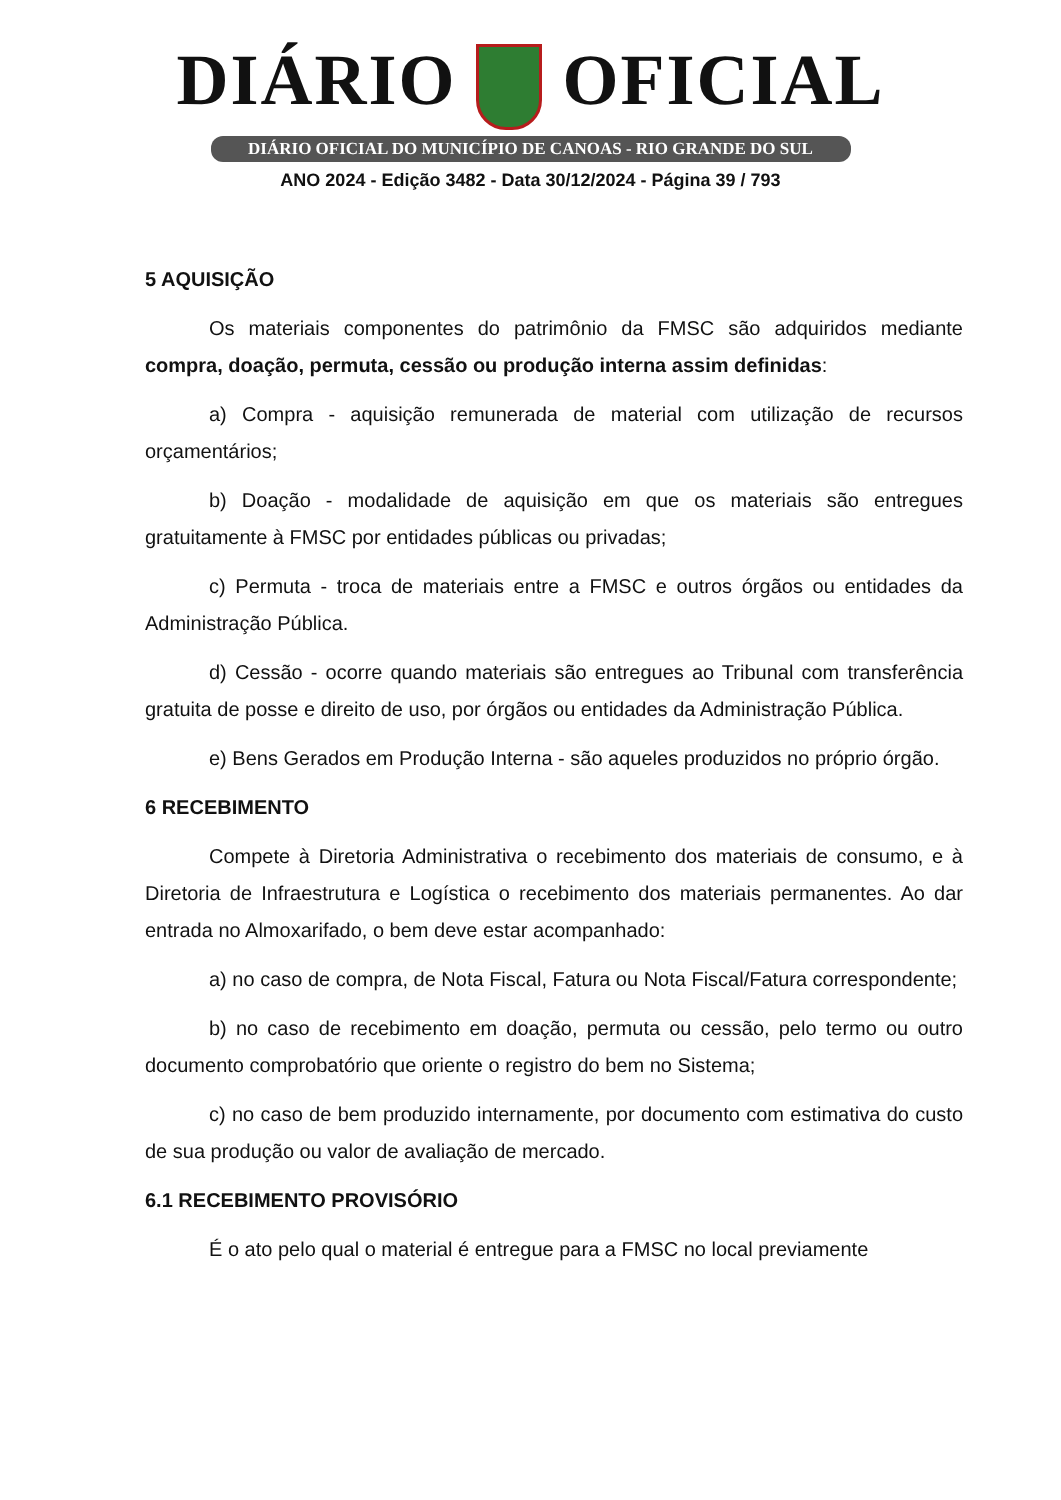DIÁRIO OFICIAL
DIÁRIO OFICIAL DO MUNICÍPIO DE CANOAS - RIO GRANDE DO SUL
ANO 2024 - Edição 3482 - Data 30/12/2024 - Página 39 / 793
5 AQUISIÇÃO
Os materiais componentes do patrimônio da FMSC são adquiridos mediante compra, doação, permuta, cessão ou produção interna assim definidas:
a) Compra - aquisição remunerada de material com utilização de recursos orçamentários;
b) Doação - modalidade de aquisição em que os materiais são entregues gratuitamente à FMSC por entidades públicas ou privadas;
c) Permuta - troca de materiais entre a FMSC e outros órgãos ou entidades da Administração Pública.
d) Cessão - ocorre quando materiais são entregues ao Tribunal com transferência gratuita de posse e direito de uso, por órgãos ou entidades da Administração Pública.
e) Bens Gerados em Produção Interna - são aqueles produzidos no próprio órgão.
6 RECEBIMENTO
Compete à Diretoria Administrativa o recebimento dos materiais de consumo, e à Diretoria de Infraestrutura e Logística o recebimento dos materiais permanentes. Ao dar entrada no Almoxarifado, o bem deve estar acompanhado:
a) no caso de compra, de Nota Fiscal, Fatura ou Nota Fiscal/Fatura correspondente;
b) no caso de recebimento em doação, permuta ou cessão, pelo termo ou outro documento comprobatório que oriente o registro do bem no Sistema;
c) no caso de bem produzido internamente, por documento com estimativa do custo de sua produção ou valor de avaliação de mercado.
6.1 RECEBIMENTO PROVISÓRIO
É o ato pelo qual o material é entregue para a FMSC no local previamente